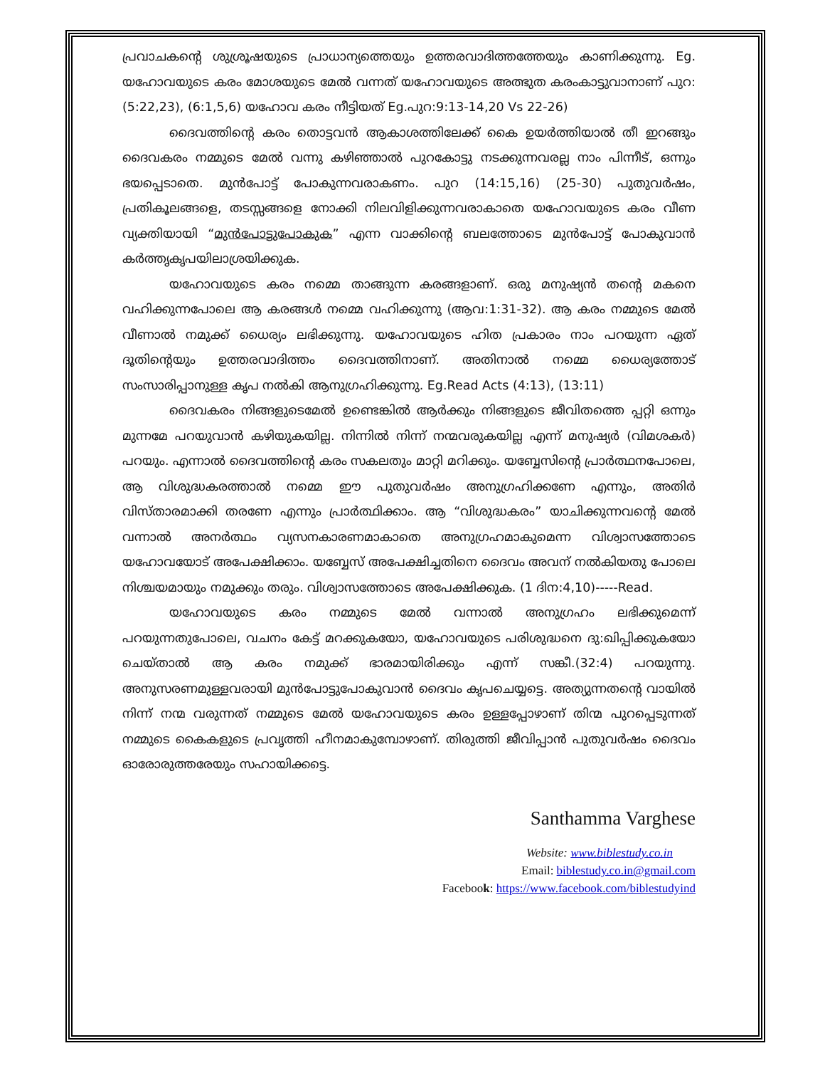പ്രവാചകന്റെ ശുശ്രൂഷയുടെ പ്രാധാന്യത്തെയും ഉത്തരവാദിത്തത്തേയും കാണിക്കുന്നു. Eg. യഹോവയുടെ കരം മോശയുടെ മേൽ വന്നത് യഹോവയുടെ അത്ഭുത കരംകാട്ടുവാനാണ് പുറ: (5:22,23), (6:1,5,6) യഹോവ കരം നീട്ടിയത് Eg.പുറ:9:13-14,20 Vs 22-26)
ദൈവത്തിന്റെ കരം തൊട്ടവൻ ആകാശത്തിലേക്ക് കൈ ഉയർത്തിയാൽ തീ ഇറങ്ങും ദൈവകരം നമ്മുടെ മേൽ വന്നു കഴിഞ്ഞാൽ പുറകോട്ടു നടക്കുന്നവരല്ല നാം പിന്നീട്, ഒന്നും ഭയപ്പെടാതെ. മുൻപോട്ട് പോകുന്നവരാകണം. പുറ (14:15,16) (25-30) പുതുവർഷം, പ്രതികൂലങ്ങളെ, തടസ്സങ്ങളെ നോക്കി നിലവിളിക്കുന്നവരാകാതെ യഹോവയുടെ കരം വീണ വ്യക്തിയായി “മുൻപോട്ടുപോകുക” എന്ന വാക്കിന്റെ ബലത്തോടെ മുൻപോട്ട് പോകുവാൻ കർത്തൃകൃപയിലാശ്രയിക്കുക.
യഹോവയുടെ കരം നമ്മെ താങ്ങുന്ന കരങ്ങളാണ്. ഒരു മനുഷ്യൻ തന്റെ മകനെ വഹിക്കുന്നപോലെ ആ കരങ്ങൾ നമ്മെ വഹിക്കുന്നു (ആവ:1:31-32). ആ കരം നമ്മുടെ മേൽ വീണാൽ നമുക്ക് ധൈര്യം ലഭിക്കുന്നു. യഹോവയുടെ ഹിത പ്രകാരം നാം പറയുന്ന ഏത് ദൂതിന്റെയും ഉത്തരവാദിത്തം ദൈവത്തിനാണ്. അതിനാൽ നമ്മെ ധൈര്യത്തോട് സംസാരിപ്പാനുള്ള കൃപ നൽകി ആനുഗ്രഹിക്കുന്നു. Eg.Read Acts (4:13), (13:11)
ദൈവകരം നിങ്ങളുടെമേൽ ഉണ്ടെങ്കിൽ ആർക്കും നിങ്ങളുടെ ജീവിതത്തെ പ്പറ്റി ഒന്നും മുന്നമേ പറയുവാൻ കഴിയുകയില്ല. നിന്നിൽ നിന്ന് നന്മവരുകയില്ല എന്ന് മനുഷ്യർ (വിമശകർ) പറയും. എന്നാൽ ദൈവത്തിന്റെ കരം സകലതും മാറ്റി മറിക്കും. യബ്ബേസിന്റെ പ്രാർത്ഥനപോലെ, ആ വിശുദ്ധകരത്താൽ നമ്മെ ഈ പുതുവർഷം അനുഗ്രഹിക്കണേ എന്നും, അതിർ വിസ്താരമാക്കി തരണേ എന്നും പ്രാർത്ഥിക്കാം. ആ “വിശുദ്ധകരം” യാചിക്കുന്നവന്റെ മേൽ വന്നാൽ അനർത്ഥം വ്യസനകാരണമാകാതെ അനുഗ്രഹമാകുമെന്ന വിശ്വാസത്തോടെ യഹോവയോട് അപേക്ഷിക്കാം. യബ്ബേസ് അപേക്ഷിച്ചതിനെ ദൈവം അവന് നൽകിയതു പോലെ നിശ്ചയമായും നമുക്കും തരും. വിശ്വാസത്തോടെ അപേക്ഷിക്കുക. (1 ദിന:4,10)-----Read.
യഹോവയുടെ കരം നമ്മുടെ മേൽ വന്നാൽ അനുഗ്രഹം ലഭിക്കുമെന്ന് പറയുന്നതുപോലെ, വചനം കേട്ട് മറക്കുകയോ, യഹോവയുടെ പരിശുദ്ധനെ ദു:ഖിപ്പിക്കുകയോ ചെയ്താൽ ആ കരം നമുക്ക് ഭാരമായിരിക്കും എന്ന് സങ്കീ.(32:4) പറയുന്നു. അനുസരണമുള്ളവരായി മുൻപോട്ടുപോകുവാൻ ദൈവം കൃപചെയ്യട്ടെ. അത്യുന്നതന്റെ വായിൽ നിന്ന് നന്മ വരുന്നത് നമ്മുടെ മേൽ യഹോവയുടെ കരം ഉള്ളപ്പോഴാണ് തിന്മ പുറപ്പെടുന്നത് നമ്മുടെ കൈകളുടെ പ്രവൃത്തി ഹീനമാകുമ്പോഴാണ്. തിരുത്തി ജീവിപ്പാൻ പുതുവർഷം ദൈവം ഓരോരുത്തരേയും സഹായിക്കട്ടെ.
Santhamma Varghese
Website: www.biblestudy.co.in
Email: biblestudy.co.in@gmail.com
Facebook: https://www.facebook.com/biblestudyind